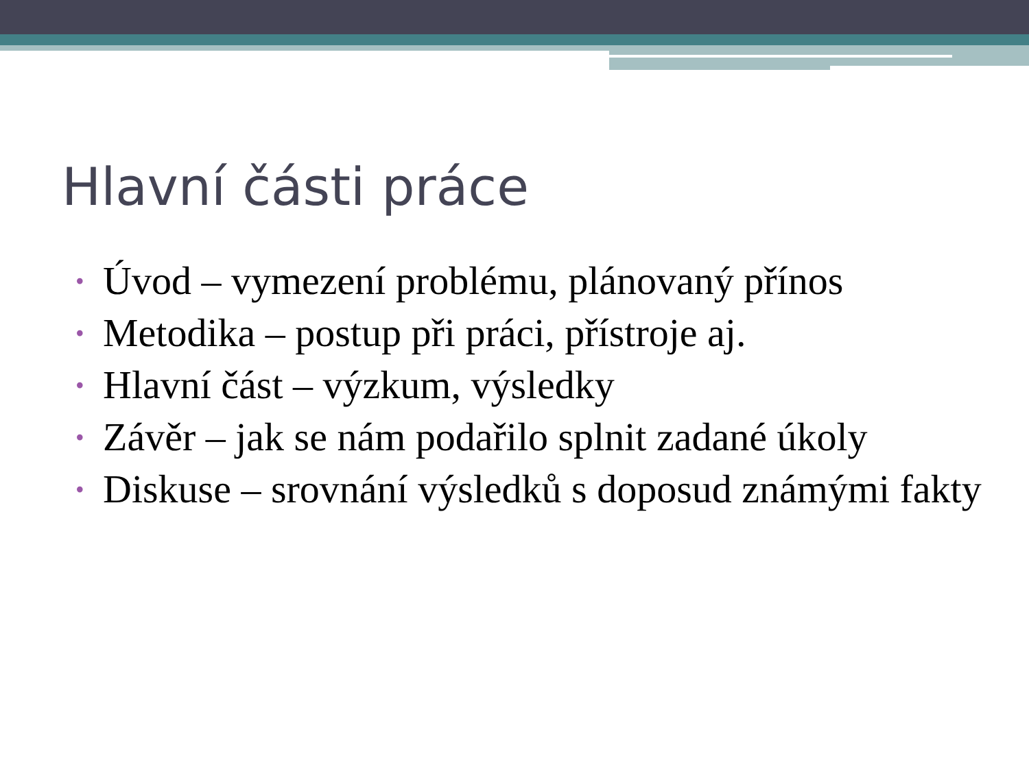Hlavní části práce
• Úvod – vymezení problému, plánovaný přínos
• Metodika – postup při práci, přístroje aj.
• Hlavní část – výzkum, výsledky
• Závěr – jak se nám podařilo splnit zadané úkoly
• Diskuse – srovnání výsledků s doposud známými fakty